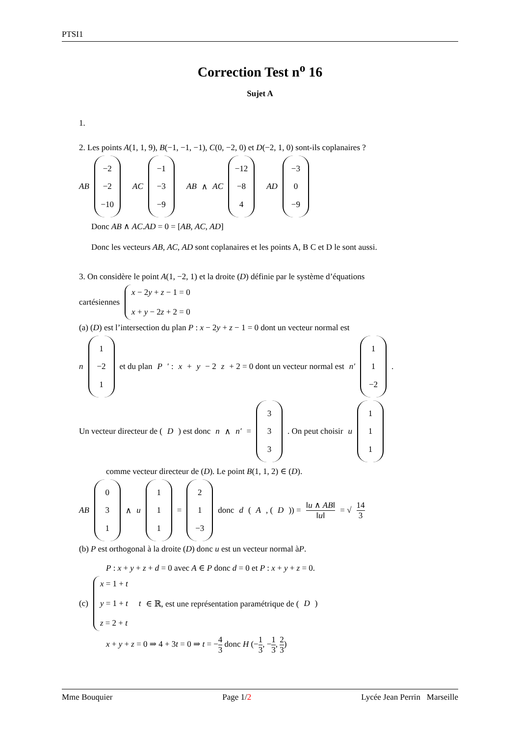PTSI1
Correction Test n<sup>o</sup> 16
Sujet A
1.
2. Les points A(1, 1, 9), B(−1, −1, −1), C(0, −2, 0) et D(−2, 1, 0) sont-ils coplanaires ?
AB −2 −2 −10 AC −1 −3 −9 AB ∧ AC −12 −8 4 AD −3 0 −9
Donc AB ∧ AC.AD = 0 = [AB, AC, AD]
Donc les vecteurs AB, AC, AD sont coplanaires et les points A, B C et D le sont aussi.
3. On considère le point A(1, −2, 1) et la droite (D) définie par le système d’équations
cartésiennes x − 2y + z − 1 = 0 x + y − 2z + 2 = 0
(a) (D) est l’intersection du plan P : x − 2y + z − 1 = 0 dont un vecteur normal est
n 1 −2 1 et du plan P ′ : x + y − 2 z + 2 = 0 dont un vecteur normal est n′ 1 1 −2.
Un vecteur directeur de (D) est donc n ∧ n′ = 3 3 3. On peut choisir u 1 1 1
comme vecteur directeur de (D). Le point B(1, 1, 2) ∈ (D).
AB 0 3 1 ∧ u 1 1 1 = 2 1 −3 donc d (A, (D)) = ‖u ∧ AB‖ ‖u‖ = √ 14 3
(b) P est orthogonal à la droite (D) donc u est un vecteur normal àP.
P : x + y + z + d = 0 avec A ∈ P donc d = 0 et P : x + y + z = 0.
(c) x = 1 + t y = 1 + t z = 2 + t t ∈ ℝ, est une représentation paramétrique de (D)
x + y + z = 0 ⇒ 4 + 3t = 0 ⇒ t = −4 3 donc H (−1 3, −1 3, 2 3)
Mme Bouquier Page 1/2 Lycée Jean Perrin Marseille